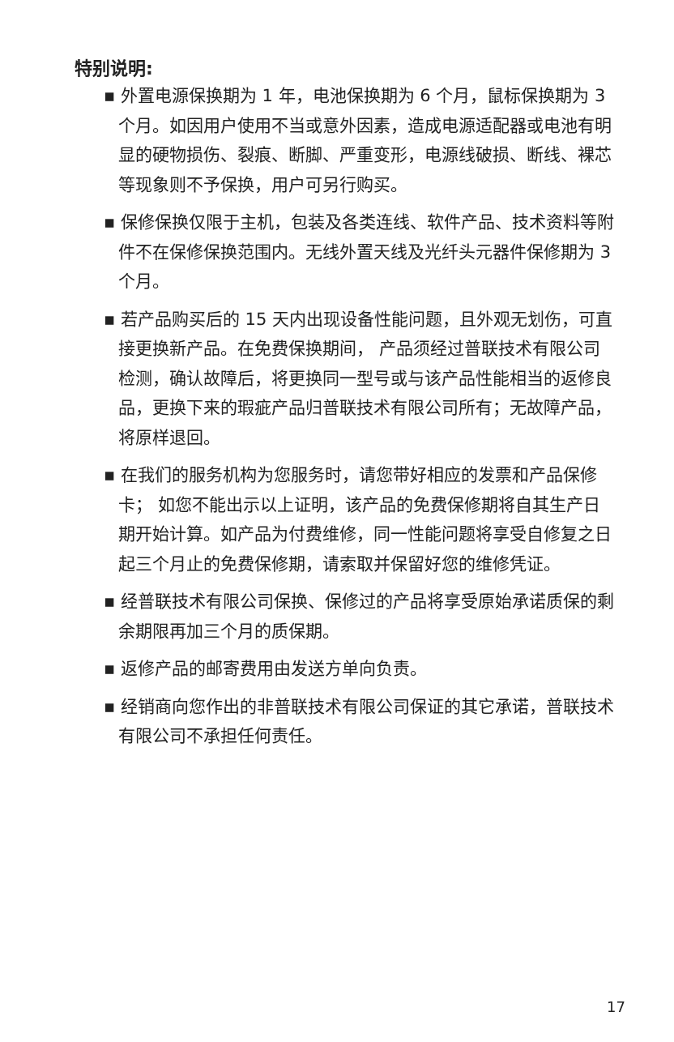特别说明:
▪ 外置电源保换期为 1 年，电池保换期为 6 个月，鼠标保换期为 3 个月。如因用户使用不当或意外因素，造成电源适配器或电池有明显的硬物损伤、裂痕、断脚、严重变形，电源线破损、断线、裸芯等现象则不予保换，用户可另行购买。
▪ 保修保换仅限于主机，包装及各类连线、软件产品、技术资料等附件不在保修保换范围内。无线外置天线及光纤头元器件保修期为 3 个月。
▪ 若产品购买后的 15 天内出现设备性能问题，且外观无划伤，可直接更换新产品。在免费保换期间， 产品须经过普联技术有限公司检测，确认故障后，将更换同一型号或与该产品性能相当的返修良品，更换下来的瑕疵产品归普联技术有限公司所有；无故障产品，将原样退回。
▪ 在我们的服务机构为您服务时，请您带好相应的发票和产品保修卡； 如您不能出示以上证明，该产品的免费保修期将自其生产日期开始计算。如产品为付费维修，同一性能问题将享受自修复之日起三个月止的免费保修期，请索取并保留好您的维修凭证。
▪ 经普联技术有限公司保换、保修过的产品将享受原始承诺质保的剩余期限再加三个月的质保期。
▪ 返修产品的邮寄费用由发送方单向负责。
▪ 经销商向您作出的非普联技术有限公司保证的其它承诺，普联技术有限公司不承担任何责任。
17